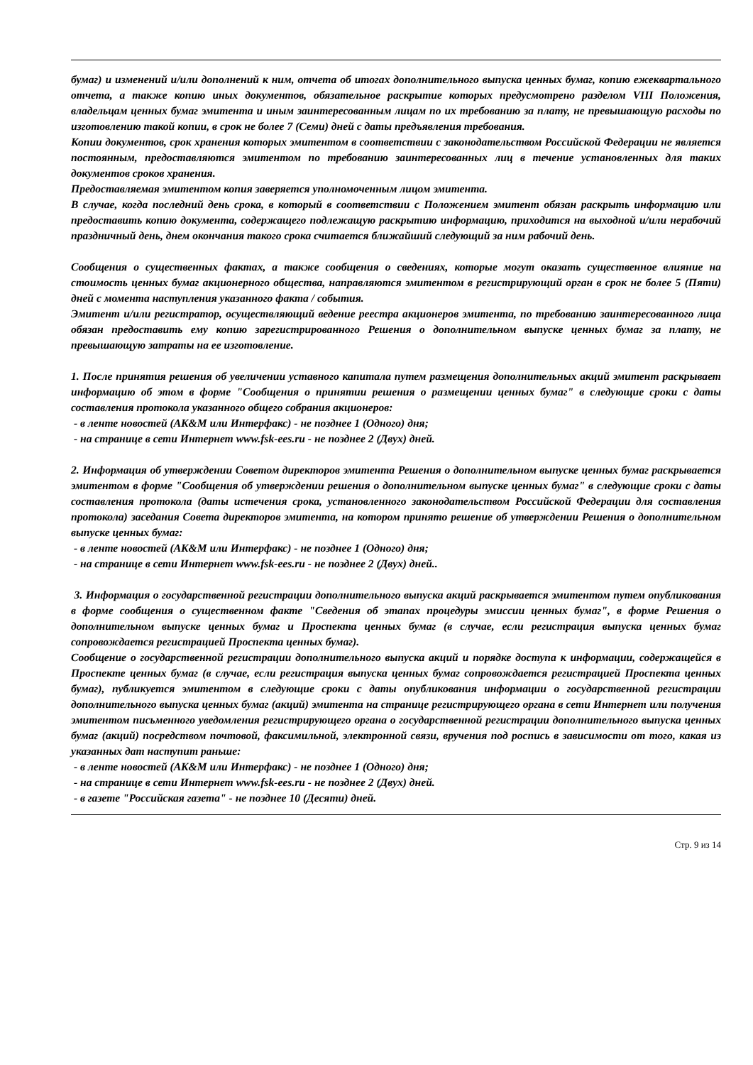бумаг) и изменений и/или дополнений к ним, отчета об итогах дополнительного выпуска ценных бумаг, копию ежеквартального отчета, а также копию иных документов, обязательное раскрытие которых предусмотрено разделом VIII Положения, владельцам ценных бумаг эмитента и иным заинтересованным лицам по их требованию за плату, не превышающую расходы по изготовлению такой копии, в срок не более 7 (Семи) дней с даты предъявления требования.
Копии документов, срок хранения которых эмитентом в соответствии с законодательством Российской Федерации не является постоянным, предоставляются эмитентом по требованию заинтересованных лиц в течение установленных для таких документов сроков хранения.
Предоставляемая эмитентом копия заверяется уполномоченным лицом эмитента.
В случае, когда последний день срока, в который в соответствии с Положением эмитент обязан раскрыть информацию или предоставить копию документа, содержащего подлежащую раскрытию информацию, приходится на выходной и/или нерабочий праздничный день, днем окончания такого срока считается ближайший следующий за ним рабочий день.
Сообщения о существенных фактах, а также сообщения о сведениях, которые могут оказать существенное влияние на стоимость ценных бумаг акционерного общества, направляются эмитентом в регистрирующий орган в срок не более 5 (Пяти) дней с момента наступления указанного факта / события.
Эмитент и/или регистратор, осуществляющий ведение реестра акционеров эмитента, по требованию заинтересованного лица обязан предоставить ему копию зарегистрированного Решения о дополнительном выпуске ценных бумаг за плату, не превышающую затраты на ее изготовление.
1. После принятия решения об увеличении уставного капитала путем размещения дополнительных акций эмитент раскрывает информацию об этом в форме "Сообщения о принятии решения о размещении ценных бумаг" в следующие сроки с даты составления протокола указанного общего собрания акционеров:
- в ленте новостей (AK&M или Интерфакс) - не позднее 1 (Одного) дня;
- на странице в сети Интернет www.fsk-ees.ru - не позднее 2 (Двух) дней.
2. Информация об утверждении Советом директоров эмитента Решения о дополнительном выпуске ценных бумаг раскрывается эмитентом в форме "Сообщения об утверждении решения о дополнительном выпуске ценных бумаг" в следующие сроки с даты составления протокола (даты истечения срока, установленного законодательством Российской Федерации для составления протокола) заседания Совета директоров эмитента, на котором принято решение об утверждении Решения о дополнительном выпуске ценных бумаг:
- в ленте новостей (AK&M или Интерфакс) - не позднее 1 (Одного) дня;
- на странице в сети Интернет www.fsk-ees.ru - не позднее 2 (Двух) дней..
3. Информация о государственной регистрации дополнительного выпуска акций раскрывается эмитентом путем опубликования в форме сообщения о существенном факте "Сведения об этапах процедуры эмиссии ценных бумаг", в форме Решения о дополнительном выпуске ценных бумаг и Проспекта ценных бумаг (в случае, если регистрация выпуска ценных бумаг сопровождается регистрацией Проспекта ценных бумаг).
Сообщение о государственной регистрации дополнительного выпуска акций и порядке доступа к информации, содержащейся в Проспекте ценных бумаг (в случае, если регистрация выпуска ценных бумаг сопровождается регистрацией Проспекта ценных бумаг), публикуется эмитентом в следующие сроки с даты опубликования информации о государственной регистрации дополнительного выпуска ценных бумаг (акций) эмитента на странице регистрирующего органа в сети Интернет или получения эмитентом письменного уведомления регистрирующего органа о государственной регистрации дополнительного выпуска ценных бумаг (акций) посредством почтовой, факсимильной, электронной связи, вручения под роспись в зависимости от того, какая из указанных дат наступит раньше:
- в ленте новостей (AK&M или Интерфакс) - не позднее 1 (Одного) дня;
- на странице в сети Интернет www.fsk-ees.ru - не позднее 2 (Двух) дней.
- в газете "Российская газета" - не позднее 10 (Десяти) дней.
Стр. 9 из 14